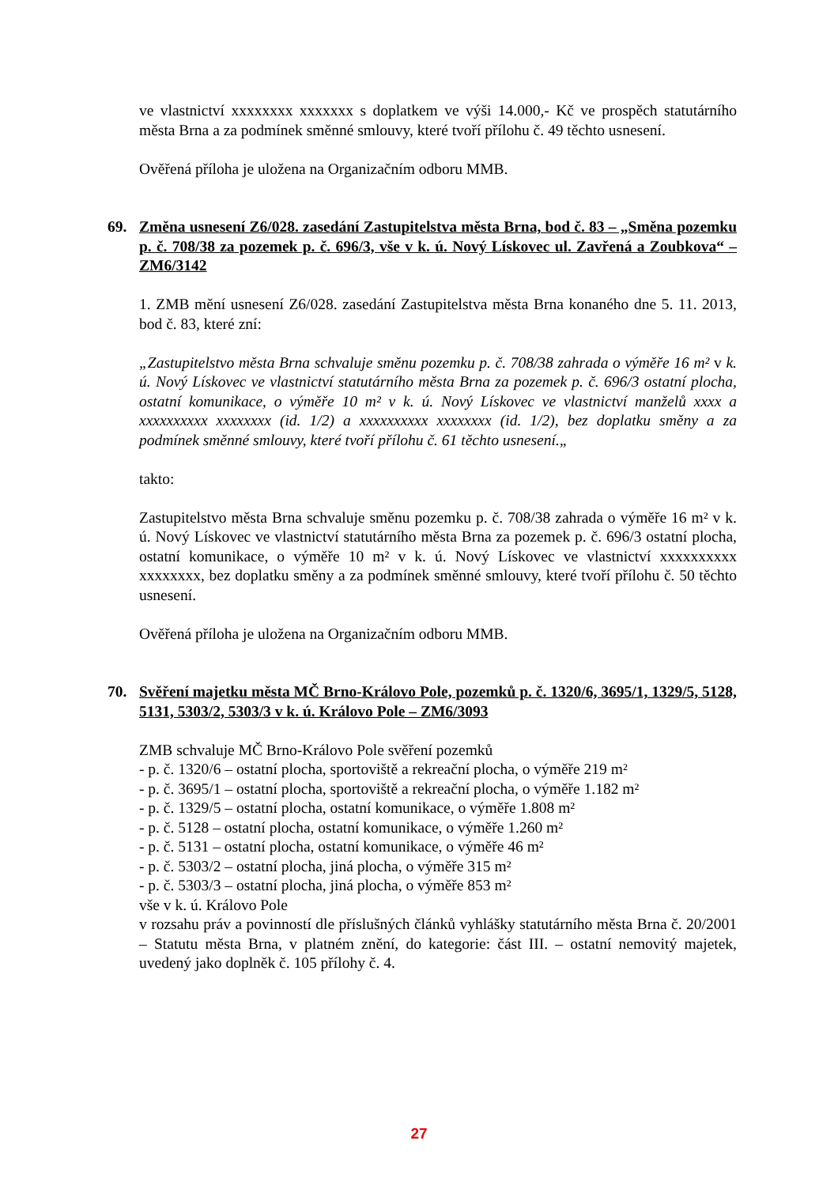ve vlastnictví xxxxxxxx xxxxxxx s doplatkem ve výši 14.000,- Kč ve prospěch statutárního města Brna a za podmínek směnné smlouvy, které tvoří přílohu č. 49 těchto usnesení.
Ověřená příloha je uložena na Organizačním odboru MMB.
69. Změna usnesení Z6/028. zasedání Zastupitelstva města Brna, bod č. 83 – „Směna pozemku p. č. 708/38 za pozemek p. č. 696/3, vše v k. ú. Nový Lískovec ul. Zavřená a Zoubkova“ – ZM6/3142
1. ZMB mění usnesení Z6/028. zasedání Zastupitelstva města Brna konaného dne 5. 11. 2013, bod č. 83, které zní:
„Zastupitelstvo města Brna schvaluje směnu pozemku p. č. 708/38 zahrada o výměře 16 m² v k. ú. Nový Lískovec ve vlastnictví statutárního města Brna za pozemek p. č. 696/3 ostatní plocha, ostatní komunikace, o výměře 10 m² v k. ú. Nový Lískovec ve vlastnictví manželů xxxx a xxxxxxxxxx xxxxxxxx (id. 1/2) a xxxxxxxxxx xxxxxxxx (id. 1/2), bez doplatku směny a za podmínek směnné smlouvy, které tvoří přílohu č. 61 těchto usnesení.„
takto:
Zastupitelstvo města Brna schvaluje směnu pozemku p. č. 708/38 zahrada o výměře 16 m² v k. ú. Nový Lískovec ve vlastnictví statutárního města Brna za pozemek p. č. 696/3 ostatní plocha, ostatní komunikace, o výměře 10 m² v k. ú. Nový Lískovec ve vlastnictví xxxxxxxxxx xxxxxxxx, bez doplatku směny a za podmínek směnné smlouvy, které tvoří přílohu č. 50 těchto usnesení.
Ověřená příloha je uložena na Organizačním odboru MMB.
70. Svěření majetku města MČ Brno-Královo Pole, pozemků p. č. 1320/6, 3695/1, 1329/5, 5128, 5131, 5303/2, 5303/3 v k. ú. Královo Pole – ZM6/3093
ZMB schvaluje MČ Brno-Královo Pole svěření pozemků
- p. č. 1320/6 – ostatní plocha, sportoviště a rekreační plocha, o výměře 219 m²
- p. č. 3695/1 – ostatní plocha, sportoviště a rekreační plocha, o výměře 1.182 m²
- p. č. 1329/5 – ostatní plocha, ostatní komunikace, o výměře 1.808 m²
- p. č. 5128 – ostatní plocha, ostatní komunikace, o výměře 1.260 m²
- p. č. 5131 – ostatní plocha, ostatní komunikace, o výměře 46 m²
- p. č. 5303/2 – ostatní plocha, jiná plocha, o výměře 315 m²
- p. č. 5303/3 – ostatní plocha, jiná plocha, o výměře 853 m²
vše v k. ú. Královo Pole
v rozsahu práv a povinností dle příslušných článků vyhlášky statutárního města Brna č. 20/2001 – Statutu města Brna, v platném znění, do kategorie: část III. – ostatní nemovitý majetek, uvedený jako doplněk č. 105 přílohy č. 4.
27